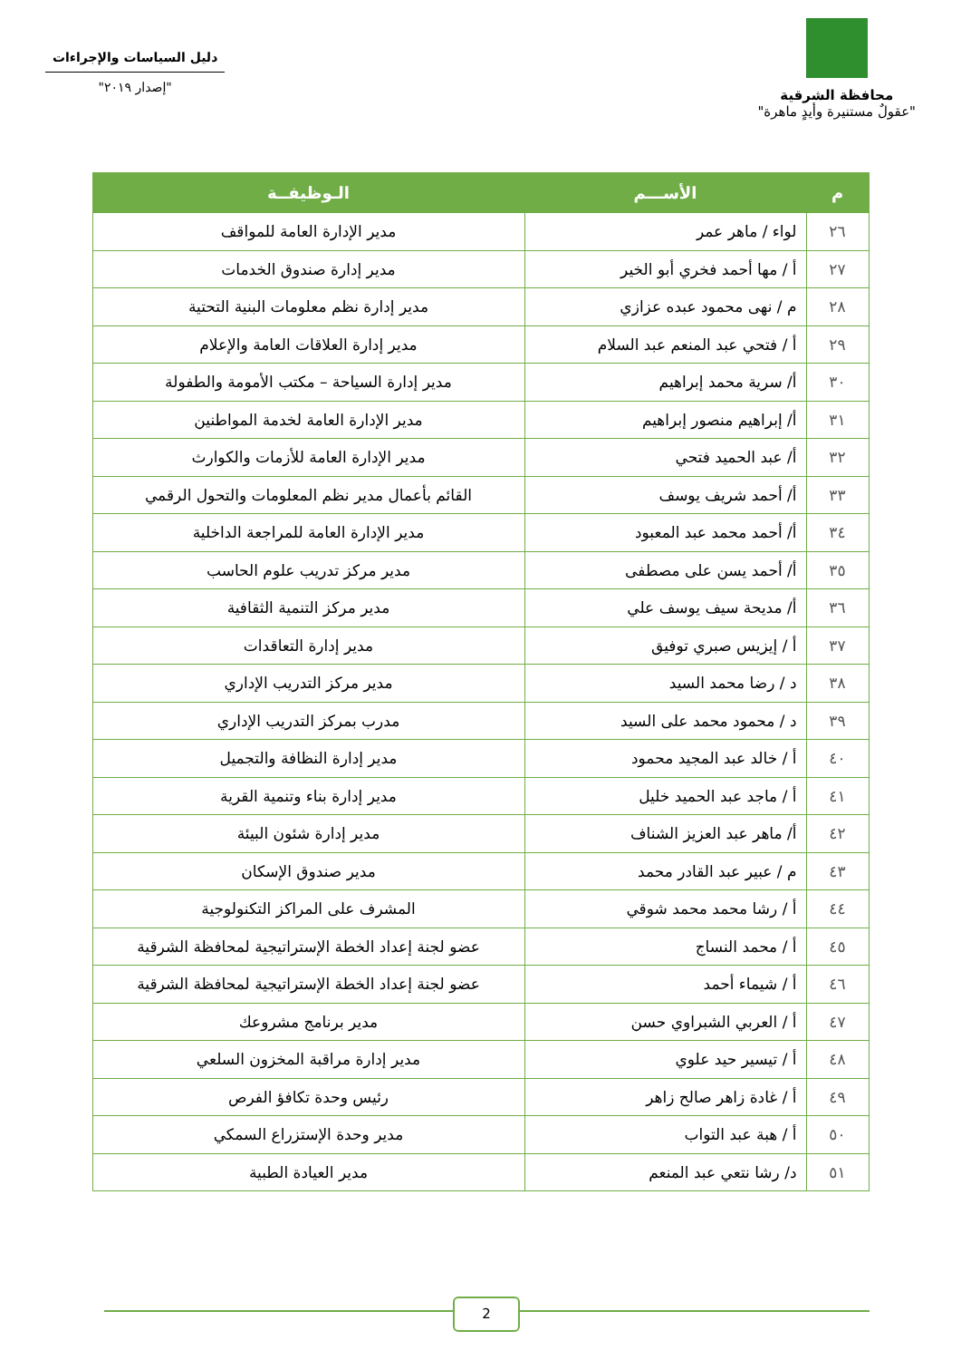محافظة الشرقية
"عقولٌ مستنيرة وأيدٍ ماهرة"
دليل السياسات والإجراءات
"إصدار ٢٠١٩"
| م | الأســـم | الـوظيفــة |
| --- | --- | --- |
| ٢٦ | لواء / ماهر عمر | مدير الإدارة العامة للمواقف |
| ٢٧ | أ / مها أحمد فخري أبو الخير | مدير إدارة صندوق الخدمات |
| ٢٨ | م / نهى محمود عبده عزازي | مدير إدارة نظم معلومات البنية التحتية |
| ٢٩ | أ / فتحي عبد المنعم عبد السلام | مدير إدارة العلاقات العامة والإعلام |
| ٣٠ | أ/ سرية محمد إبراهيم | مدير إدارة السياحة – مكتب الأمومة والطفولة |
| ٣١ | أ/ إبراهيم منصور إبراهيم | مدير الإدارة العامة لخدمة المواطنين |
| ٣٢ | أ/ عبد الحميد فتحي | مدير الإدارة العامة للأزمات والكوارث |
| ٣٣ | أ/ أحمد شريف يوسف | القائم بأعمال مدير نظم المعلومات والتحول الرقمي |
| ٣٤ | أ/ أحمد محمد عبد المعبود | مدير الإدارة العامة للمراجعة الداخلية |
| ٣٥ | أ/ أحمد يسن على مصطفى | مدير مركز تدريب علوم الحاسب |
| ٣٦ | أ/ مديحة سيف يوسف علي | مدير مركز التنمية الثقافية |
| ٣٧ | أ / إيزيس صبري توفيق | مدير إدارة التعاقدات |
| ٣٨ | د / رضا محمد السيد | مدير مركز التدريب الإداري |
| ٣٩ | د / محمود محمد على السيد | مدرب بمركز التدريب الإداري |
| ٤٠ | أ / خالد عبد المجيد محمود | مدير إدارة النظافة والتجميل |
| ٤١ | أ / ماجد عبد الحميد خليل | مدير إدارة بناء وتنمية القرية |
| ٤٢ | أ/ ماهر عبد العزيز الشناف | مدير إدارة شئون البيئة |
| ٤٣ | م / عبير عبد القادر محمد | مدير صندوق الإسكان |
| ٤٤ | أ / رشا محمد محمد شوقي | المشرف على المراكز التكنولوجية |
| ٤٥ | أ / محمد النساج | عضو لجنة إعداد الخطة الإستراتيجية لمحافظة الشرقية |
| ٤٦ | أ / شيماء أحمد | عضو لجنة إعداد الخطة الإستراتيجية لمحافظة الشرقية |
| ٤٧ | أ / العربي الشبراوي حسن | مدير برنامج مشروعك |
| ٤٨ | أ / تيسير حيد علوي | مدير إدارة مراقبة المخزون السلعي |
| ٤٩ | أ / غادة زاهر صالح زاهر | رئيس وحدة تكافؤ الفرص |
| ٥٠ | أ / هبة عبد التواب | مدير وحدة الإستزراع السمكي |
| ٥١ | د/ رشا نتعي عبد المنعم | مدير العيادة الطبية |
2